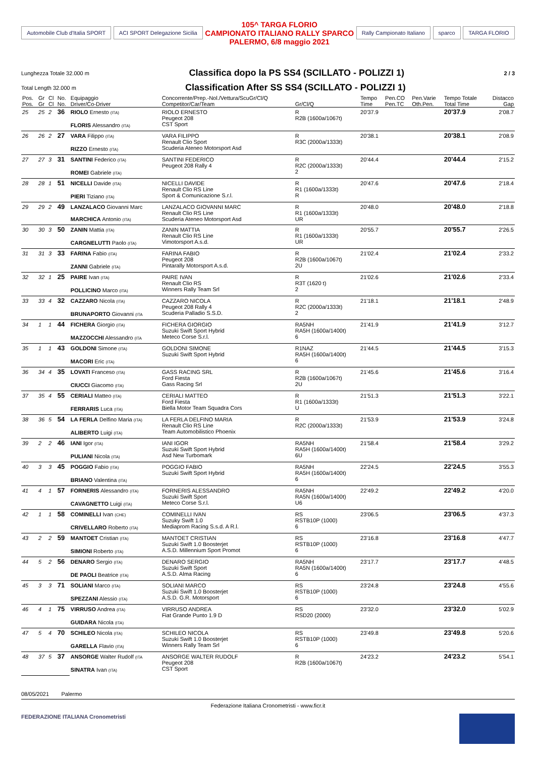Automobile Club d'Italia SPORT ACI SPORT Delegazione Sicilia
105^ TARGA FLORIO
CAMPIONATO ITALIANO RALLY SPARCO
PALERMO, 6/8 maggio 2021
Rally Campionato Italiano sparco TARGA FLORIO
Lunghezza Totale 32.000 m
Classifica dopo la PS SS4 (SCILLATO - POLIZZI 1)
2 / 3
Total Length 32.000 m
Classification After SS SS4 (SCILLATO - POLIZZI 1)
| Pos. | Gr | Cl | No. | Equipaggio | Concorrente/Prep.-Nol./Vettura/ScuGr/Cl/Q | | Tempo | Pen.CO | Pen.Varie | Tempo Totale | Distacco |
| --- | --- | --- | --- | --- | --- | --- | --- | --- | --- | --- | --- |
| Pos. | Gr | Cl | No. | Driver/Co-Driver | Competitor/Car/Team | Gr/Cl/Q | Time | Pen.TC | Oth.Pen. | Total Time | Gap |
| 25 | 25 | 2 | 36 | RIOLO Ernesto (ITA) FLORIS Alessandro (ITA) | RIOLO ERNESTO Peugeot 208 CST Sport | R R2B (1600a/1067t) | 20'37.9 | | | 20'37.9 | 2'08.7 |
| 26 | 26 | 2 | 27 | VARA Filippo (ITA) RIZZO Ernesto (ITA) | VARA FILIPPO Renault Clio Sport Scuderia Ateneo Motorsport Asd | R R3C (2000a/1333t) | 20'38.1 | | | 20'38.1 | 2'08.9 |
| 27 | 27 | 3 | 31 | SANTINI Federico (ITA) ROMEI Gabriele (ITA) | SANTINI FEDERICO Peugeot 208 Rally 4 | R R2C (2000a/1333t) 2 | 20'44.4 | | | 20'44.4 | 2'15.2 |
| 28 | 28 | 1 | 51 | NICELLI Davide (ITA) PIERI Tiziano (ITA) | NICELLI DAVIDE Renault Clio RS Line Sport & Comunicazione S.r.l. | R R1 (1600a/1333t) R | 20'47.6 | | | 20'47.6 | 2'18.4 |
| 29 | 29 | 2 | 49 | LANZALACO Giovanni Marc MARCHICA Antonio (ITA) | LANZALACO GIOVANNI MARC Renault Clio RS Line Scuderia Ateneo Motorsport Asd | R R1 (1600a/1333t) UR | 20'48.0 | | | 20'48.0 | 2'18.8 |
| 30 | 30 | 3 | 50 | ZANIN Mattia (ITA) CARGNELUTTI Paolo (ITA) | ZANIN MATTIA Renault Clio RS Line Vimotorsport A.s.d. | R R1 (1600a/1333t) UR | 20'55.7 | | | 20'55.7 | 2'26.5 |
| 31 | 31 | 3 | 33 | FARINA Fabio (ITA) ZANNI Gabriele (ITA) | FARINA FABIO Peugeot 208 Pintarally Motorsport A.s.d. | R R2B (1600a/1067t) 2U | 21'02.4 | | | 21'02.4 | 2'33.2 |
| 32 | 32 | 1 | 25 | PAIRE Ivan (ITA) POLLICINO Marco (ITA) | PAIRE IVAN Renault Clio RS Winners Rally Team Srl | R R3T (1620 t) 2 | 21'02.6 | | | 21'02.6 | 2'33.4 |
| 33 | 33 | 4 | 32 | CAZZARO Nicola (ITA) BRUNAPORTO Giovanni (ITA | CAZZARO NICOLA Peugeot 208 Rally 4 Scuderia Palladio S.S.D. | R R2C (2000a/1333t) 2 | 21'18.1 | | | 21'18.1 | 2'48.9 |
| 34 | 1 | 1 | 44 | FICHERA Giorgio (ITA) MAZZOCCHI Alessandro (ITA | FICHERA GIORGIO Suzuki Swift Sport Hybrid Meteco Corse S.r.l. | RA5NH RA5H (1600a/1400t) 6 | 21'41.9 | | | 21'41.9 | 3'12.7 |
| 35 | 1 | 1 | 43 | GOLDONI Simone (ITA) MACORI Eric (ITA) | GOLDONI SIMONE Suzuki Swift Sport Hybrid | R1NAZ RA5H (1600a/1400t) 6 | 21'44.5 | | | 21'44.5 | 3'15.3 |
| 36 | 34 | 4 | 35 | LOVATI Franceso (ITA) CIUCCI Giacomo (ITA) | GASS RACING SRL Ford Fiesta Gass Racing Srl | R R2B (1600a/1067t) 2U | 21'45.6 | | | 21'45.6 | 3'16.4 |
| 37 | 35 | 4 | 55 | CERIALI Matteo (ITA) FERRARIS Luca (ITA) | CERIALI MATTEO Ford Fiesta Biella Motor Team Squadra Cors | R R1 (1600a/1333t) U | 21'51.3 | | | 21'51.3 | 3'22.1 |
| 38 | 36 | 5 | 54 | LA FERLA Delfino Maria (ITA) ALIBERTO Luigi (ITA) | LA FERLA DELFINO MARIA Renault Clio RS Line Team Automobilistico Phoenix | R R2C (2000a/1333t) | 21'53.9 | | | 21'53.9 | 3'24.8 |
| 39 | 2 | 2 | 46 | IANI Igor (ITA) PULIANI Nicola (ITA) | IANI IGOR Suzuki Swift Sport Hybrid Asd New Turbomark | RA5NH RA5H (1600a/1400t) 6U | 21'58.4 | | | 21'58.4 | 3'29.2 |
| 40 | 3 | 3 | 45 | POGGIO Fabio (ITA) BRIANO Valentina (ITA) | POGGIO FABIO Suzuki Swift Sport Hybrid | RA5NH RA5H (1600a/1400t) 6 | 22'24.5 | | | 22'24.5 | 3'55.3 |
| 41 | 4 | 1 | 57 | FORNERIS Alessandro (ITA) CAVAGNETTO Luigi (ITA) | FORNERIS ALESSANDRO Suzuki Swift Sport Meteco Corse S.r.l. | RA5NH RA5N (1600a/1400t) U6 | 22'49.2 | | | 22'49.2 | 4'20.0 |
| 42 | 1 | 1 | 58 | COMINELLI Ivan (CHE) CRIVELLARO Roberto (ITA) | COMINELLI IVAN Suzuky Swift 1.0 Mediaprom Racing S.s.d. A R.l. | RS RSTB10P (1000) 6 | 23'06.5 | | | 23'06.5 | 4'37.3 |
| 43 | 2 | 2 | 59 | MANTOET Cristian (ITA) SIMIONI Roberto (ITA) | MANTOET CRISTIAN Suzuki Swift 1.0 Boosterjet A.S.D. Millennium Sport Promot | RS RSTB10P (1000) 6 | 23'16.8 | | | 23'16.8 | 4'47.7 |
| 44 | 5 | 2 | 56 | DENARO Sergio (ITA) DE PAOLI Beatrice (ITA) | DENARO SERGIO Suzuki Swift Sport A.S.D. Alma Racing | RA5NH RA5N (1600a/1400t) 6 | 23'17.7 | | | 23'17.7 | 4'48.5 |
| 45 | 3 | 3 | 71 | SOLIANI Marco (ITA) SPEZZANI Alessio (ITA) | SOLIANI MARCO Suzuki Swift 1.0 Boosterjet A.S.D. G.R. Motorsport | RS RSTB10P (1000) 6 | 23'24.8 | | | 23'24.8 | 4'55.6 |
| 46 | 4 | 1 | 75 | VIRRUSO Andrea (ITA) GUIDARA Nicola (ITA) | VIRRUSO ANDREA Fiat Grande Punto 1.9 D | RS RSD20 (2000) | 23'32.0 | | | 23'32.0 | 5'02.9 |
| 47 | 5 | 4 | 70 | SCHILEO Nicola (ITA) GARELLA Flavio (ITA) | SCHILEO NICOLA Suzuki Swift 1.0 Boosterjet Winners Rally Team Srl | RS RSTB10P (1000) 6 | 23'49.8 | | | 23'49.8 | 5'20.6 |
| 48 | 37 | 5 | 37 | ANSORGE Walter Rudolf (ITA SINATRA Ivan (ITA) | ANSORGE WALTER RUDOLF Peugeot 208 CST Sport | R R2B (1600a/1067t) | 24'23.2 | | | 24'23.2 | 5'54.1 |
08/05/2021 Palermo
Federazione Italiana Cronometristi - www.ficr.it
FEDERAZIONE ITALIANA Cronometristi